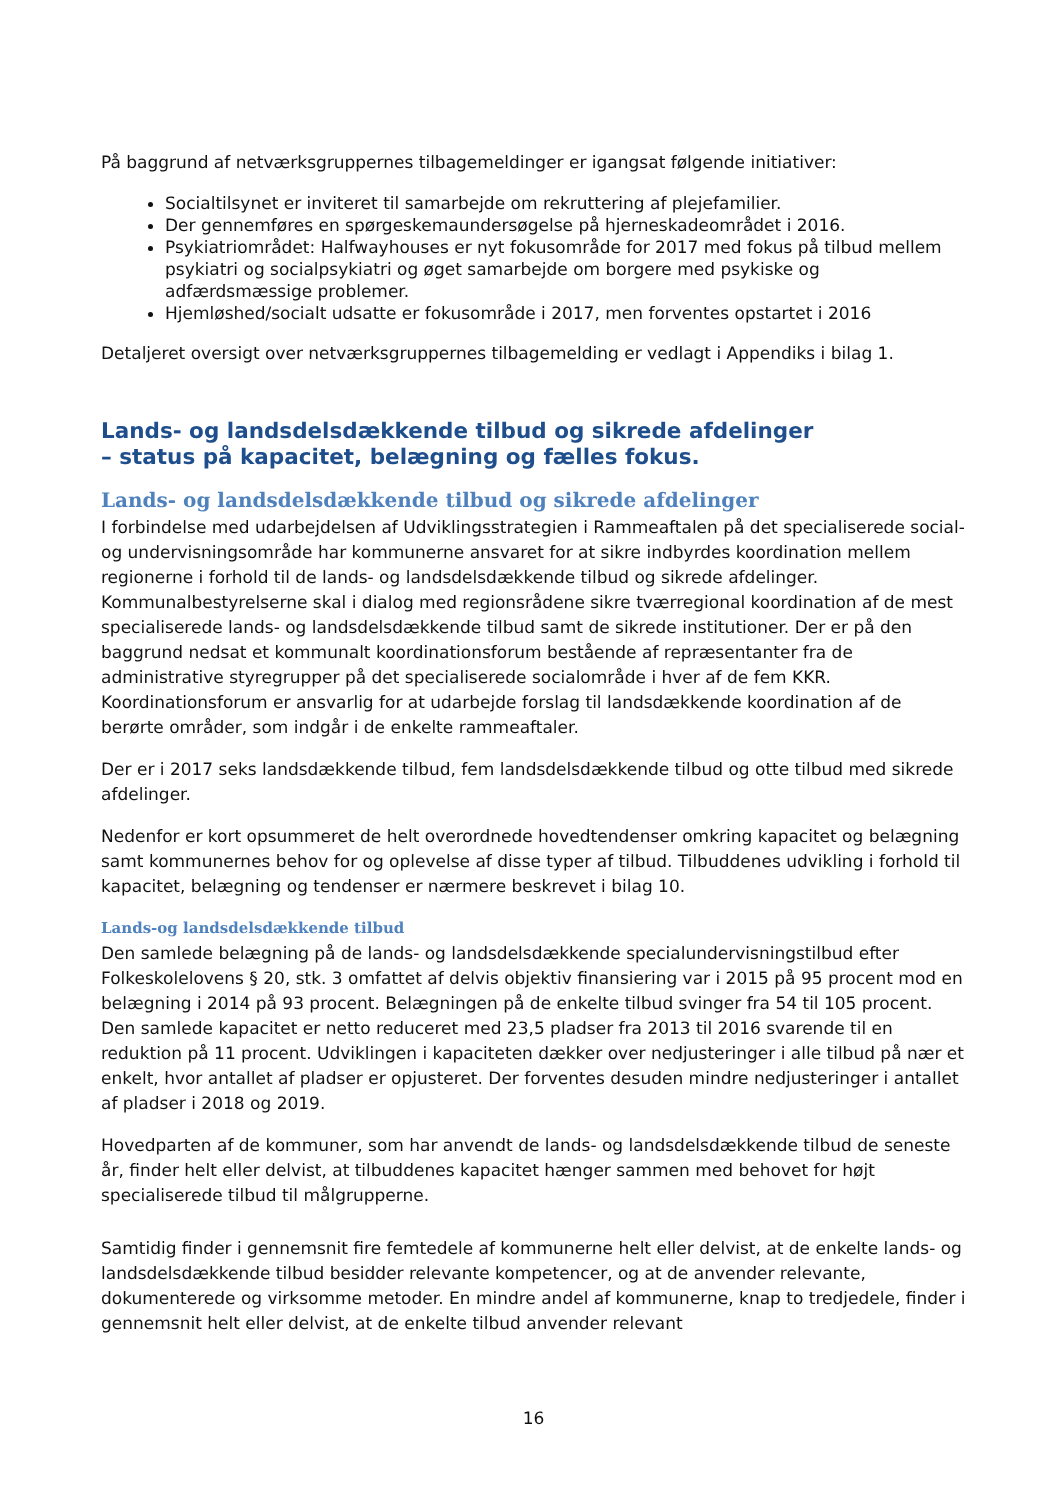På baggrund af netværksgruppernes tilbagemeldinger er igangsat følgende initiativer:
Socialtilsynet er inviteret til samarbejde om rekruttering af plejefamilier.
Der gennemføres en spørgeskemaundersøgelse på hjerneskadeområdet i 2016.
Psykiatriområdet: Halfwayhouses er nyt fokusområde for 2017 med fokus på tilbud mellem psykiatri og socialpsykiatri og øget samarbejde om borgere med psykiske og adfærdsmæssige problemer.
Hjemløshed/socialt udsatte er fokusområde i 2017, men forventes opstartet i 2016
Detaljeret oversigt over netværksgruppernes tilbagemelding er vedlagt i Appendiks i bilag 1.
Lands- og landsdelsdækkende tilbud og sikrede afdelinger
– status på kapacitet, belægning og fælles fokus.
Lands- og landsdelsdækkende tilbud og sikrede afdelinger
I forbindelse med udarbejdelsen af Udviklingsstrategien i Rammeaftalen på det specialiserede social- og undervisningsområde har kommunerne ansvaret for at sikre indbyrdes koordination mellem regionerne i forhold til de lands- og landsdelsdækkende tilbud og sikrede afdelinger. Kommunalbestyrelserne skal i dialog med regionsrådene sikre tværregional koordination af de mest specialiserede lands- og landsdelsdækkende tilbud samt de sikrede institutioner. Der er på den baggrund nedsat et kommunalt koordinationsforum bestående af repræsentanter fra de administrative styregrupper på det specialiserede socialområde i hver af de fem KKR. Koordinationsforum er ansvarlig for at udarbejde forslag til landsdækkende koordination af de berørte områder, som indgår i de enkelte rammeaftaler.
Der er i 2017 seks landsdækkende tilbud, fem landsdelsdækkende tilbud og otte tilbud med sikrede afdelinger.
Nedenfor er kort opsummeret de helt overordnede hovedtendenser omkring kapacitet og belægning samt kommunernes behov for og oplevelse af disse typer af tilbud. Tilbuddenes udvikling i forhold til kapacitet, belægning og tendenser er nærmere beskrevet i bilag 10.
Lands-og landsdelsdækkende tilbud
Den samlede belægning på de lands- og landsdelsdækkende specialundervisningstilbud efter Folkeskolelovens § 20, stk. 3 omfattet af delvis objektiv finansiering var i 2015 på 95 procent mod en belægning i 2014 på 93 procent. Belægningen på de enkelte tilbud svinger fra 54 til 105 procent. Den samlede kapacitet er netto reduceret med 23,5 pladser fra 2013 til 2016 svarende til en reduktion på 11 procent. Udviklingen i kapaciteten dækker over nedjusteringer i alle tilbud på nær et enkelt, hvor antallet af pladser er opjusteret. Der forventes desuden mindre nedjusteringer i antallet af pladser i 2018 og 2019.
Hovedparten af de kommuner, som har anvendt de lands- og landsdelsdækkende tilbud de seneste år, finder helt eller delvist, at tilbuddenes kapacitet hænger sammen med behovet for højt specialiserede tilbud til målgrupperne.
Samtidig finder i gennemsnit fire femtedele af kommunerne helt eller delvist, at de enkelte lands- og landsdelsdækkende tilbud besidder relevante kompetencer, og at de anvender relevante, dokumenterede og virksomme metoder. En mindre andel af kommunerne, knap to tredjedele, finder i gennemsnit helt eller delvist, at de enkelte tilbud anvender relevant
16